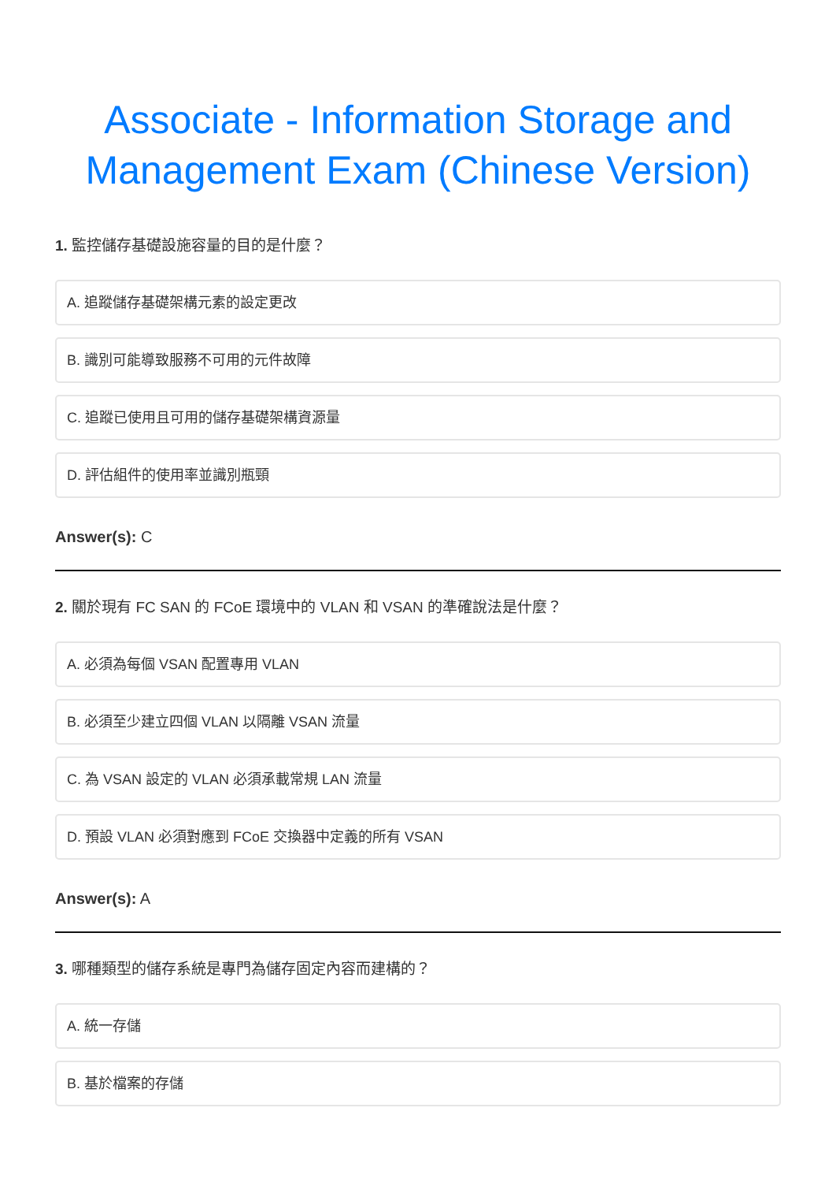Associate - Information Storage and Management Exam (Chinese Version)
1. 監控儲存基礎設施容量的目的是什麼？
A. 追蹤儲存基礎架構元素的設定更改
B. 識別可能導致服務不可用的元件故障
C. 追蹤已使用且可用的儲存基礎架構資源量
D. 評估組件的使用率並識別瓶頸
Answer(s): C
2. 關於現有 FC SAN 的 FCoE 環境中的 VLAN 和 VSAN 的準確說法是什麼？
A. 必須為每個 VSAN 配置專用 VLAN
B. 必須至少建立四個 VLAN 以隔離 VSAN 流量
C. 為 VSAN 設定的 VLAN 必須承載常規 LAN 流量
D. 預設 VLAN 必須對應到 FCoE 交換器中定義的所有 VSAN
Answer(s): A
3. 哪種類型的儲存系統是專門為儲存固定內容而建構的？
A. 統一存儲
B. 基於檔案的存儲